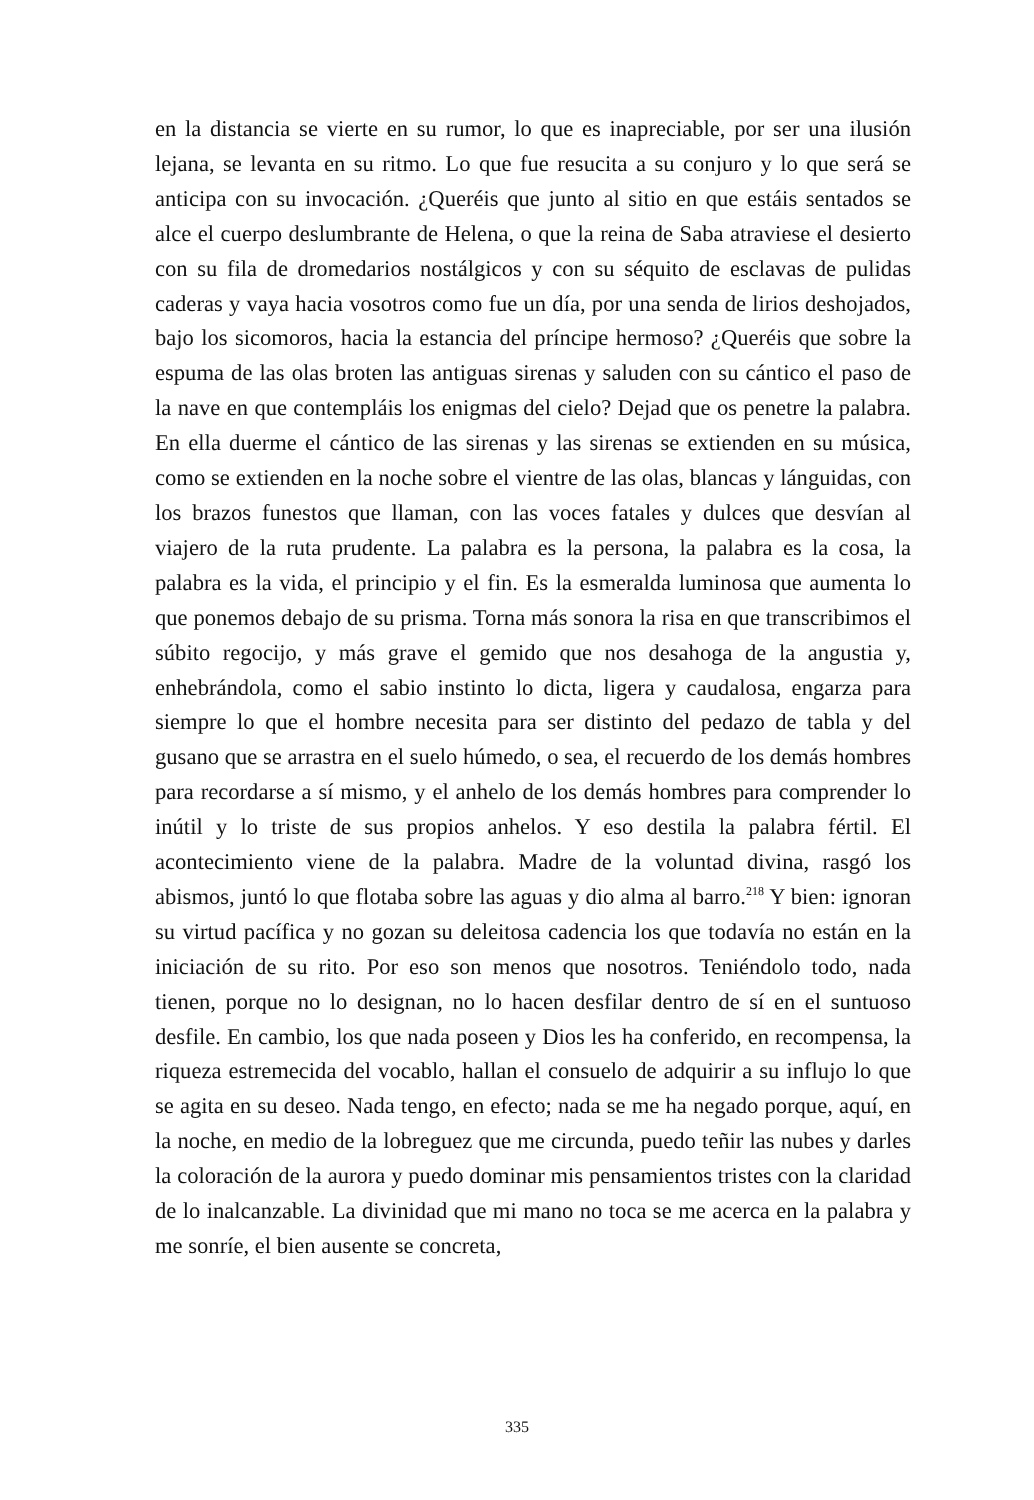en la distancia se vierte en su rumor, lo que es inapreciable, por ser una ilusión lejana, se levanta en su ritmo. Lo que fue resucita a su conjuro y lo que será se anticipa con su invocación. ¿Queréis que junto al sitio en que estáis sentados se alce el cuerpo deslumbrante de Helena, o que la reina de Saba atraviese el desierto con su fila de dromedarios nostálgicos y con su séquito de esclavas de pulidas caderas y vaya hacia vosotros como fue un día, por una senda de lirios deshojados, bajo los sicomoros, hacia la estancia del príncipe hermoso? ¿Queréis que sobre la espuma de las olas broten las antiguas sirenas y saluden con su cántico el paso de la nave en que contempláis los enigmas del cielo? Dejad que os penetre la palabra. En ella duerme el cántico de las sirenas y las sirenas se extienden en su música, como se extienden en la noche sobre el vientre de las olas, blancas y lánguidas, con los brazos funestos que llaman, con las voces fatales y dulces que desvían al viajero de la ruta prudente. La palabra es la persona, la palabra es la cosa, la palabra es la vida, el principio y el fin. Es la esmeralda luminosa que aumenta lo que ponemos debajo de su prisma. Torna más sonora la risa en que transcribimos el súbito regocijo, y más grave el gemido que nos desahoga de la angustia y, enhebrándola, como el sabio instinto lo dicta, ligera y caudalosa, engarza para siempre lo que el hombre necesita para ser distinto del pedazo de tabla y del gusano que se arrastra en el suelo húmedo, o sea, el recuerdo de los demás hombres para recordarse a sí mismo, y el anhelo de los demás hombres para comprender lo inútil y lo triste de sus propios anhelos. Y eso destila la palabra fértil. El acontecimiento viene de la palabra. Madre de la voluntad divina, rasgó los abismos, juntó lo que flotaba sobre las aguas y dio alma al barro.<sup>218</sup> Y bien: ignoran su virtud pacífica y no gozan su deleitosa cadencia los que todavía no están en la iniciación de su rito. Por eso son menos que nosotros. Teniéndolo todo, nada tienen, porque no lo designan, no lo hacen desfilar dentro de sí en el suntuoso desfile. En cambio, los que nada poseen y Dios les ha conferido, en recompensa, la riqueza estremecida del vocablo, hallan el consuelo de adquirir a su influjo lo que se agita en su deseo. Nada tengo, en efecto; nada se me ha negado porque, aquí, en la noche, en medio de la lobreguez que me circunda, puedo teñir las nubes y darles la coloración de la aurora y puedo dominar mis pensamientos tristes con la claridad de lo inalcanzable. La divinidad que mi mano no toca se me acerca en la palabra y me sonríe, el bien ausente se concreta,
335